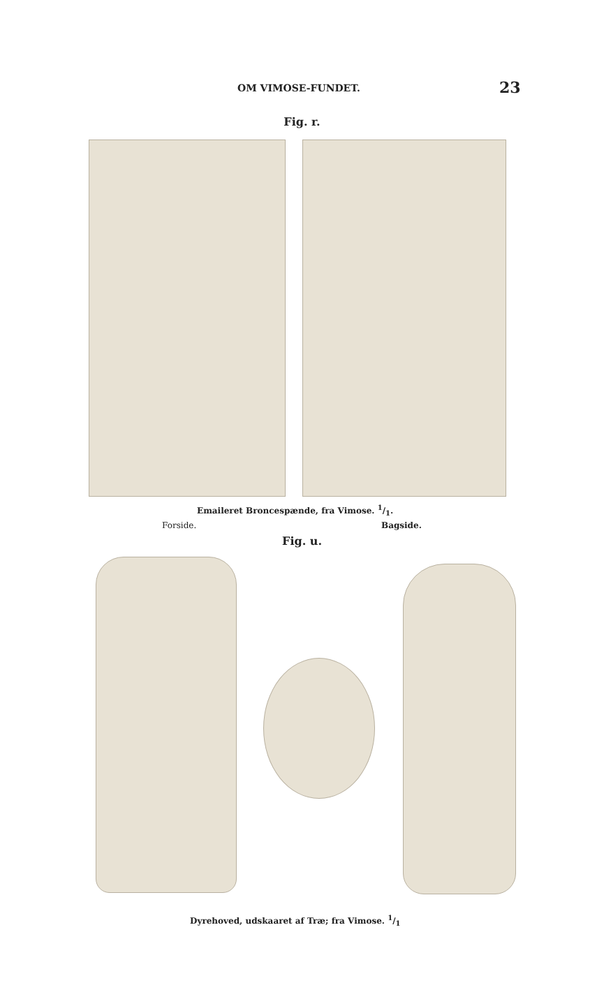OM VIMOSE-FUNDET. 23
Fig. r.
Emaileret Broncespænde, fra Vimose. 1/1.
Forside. Bagside.
Fig. u.
Dyrehoved, udskaaret af Træ; fra Vimose. 1/1